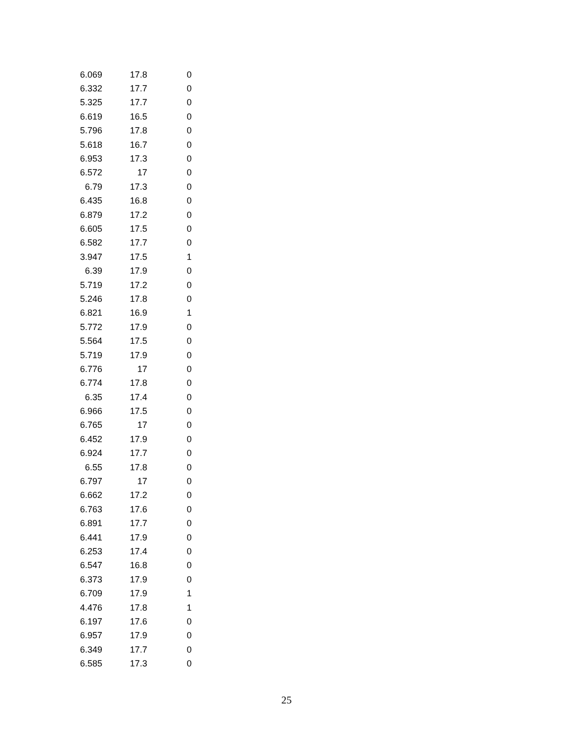| 6.069 | 17.8 | 0 |
| 6.332 | 17.7 | 0 |
| 5.325 | 17.7 | 0 |
| 6.619 | 16.5 | 0 |
| 5.796 | 17.8 | 0 |
| 5.618 | 16.7 | 0 |
| 6.953 | 17.3 | 0 |
| 6.572 | 17 | 0 |
| 6.79 | 17.3 | 0 |
| 6.435 | 16.8 | 0 |
| 6.879 | 17.2 | 0 |
| 6.605 | 17.5 | 0 |
| 6.582 | 17.7 | 0 |
| 3.947 | 17.5 | 1 |
| 6.39 | 17.9 | 0 |
| 5.719 | 17.2 | 0 |
| 5.246 | 17.8 | 0 |
| 6.821 | 16.9 | 1 |
| 5.772 | 17.9 | 0 |
| 5.564 | 17.5 | 0 |
| 5.719 | 17.9 | 0 |
| 6.776 | 17 | 0 |
| 6.774 | 17.8 | 0 |
| 6.35 | 17.4 | 0 |
| 6.966 | 17.5 | 0 |
| 6.765 | 17 | 0 |
| 6.452 | 17.9 | 0 |
| 6.924 | 17.7 | 0 |
| 6.55 | 17.8 | 0 |
| 6.797 | 17 | 0 |
| 6.662 | 17.2 | 0 |
| 6.763 | 17.6 | 0 |
| 6.891 | 17.7 | 0 |
| 6.441 | 17.9 | 0 |
| 6.253 | 17.4 | 0 |
| 6.547 | 16.8 | 0 |
| 6.373 | 17.9 | 0 |
| 6.709 | 17.9 | 1 |
| 4.476 | 17.8 | 1 |
| 6.197 | 17.6 | 0 |
| 6.957 | 17.9 | 0 |
| 6.349 | 17.7 | 0 |
| 6.585 | 17.3 | 0 |
25